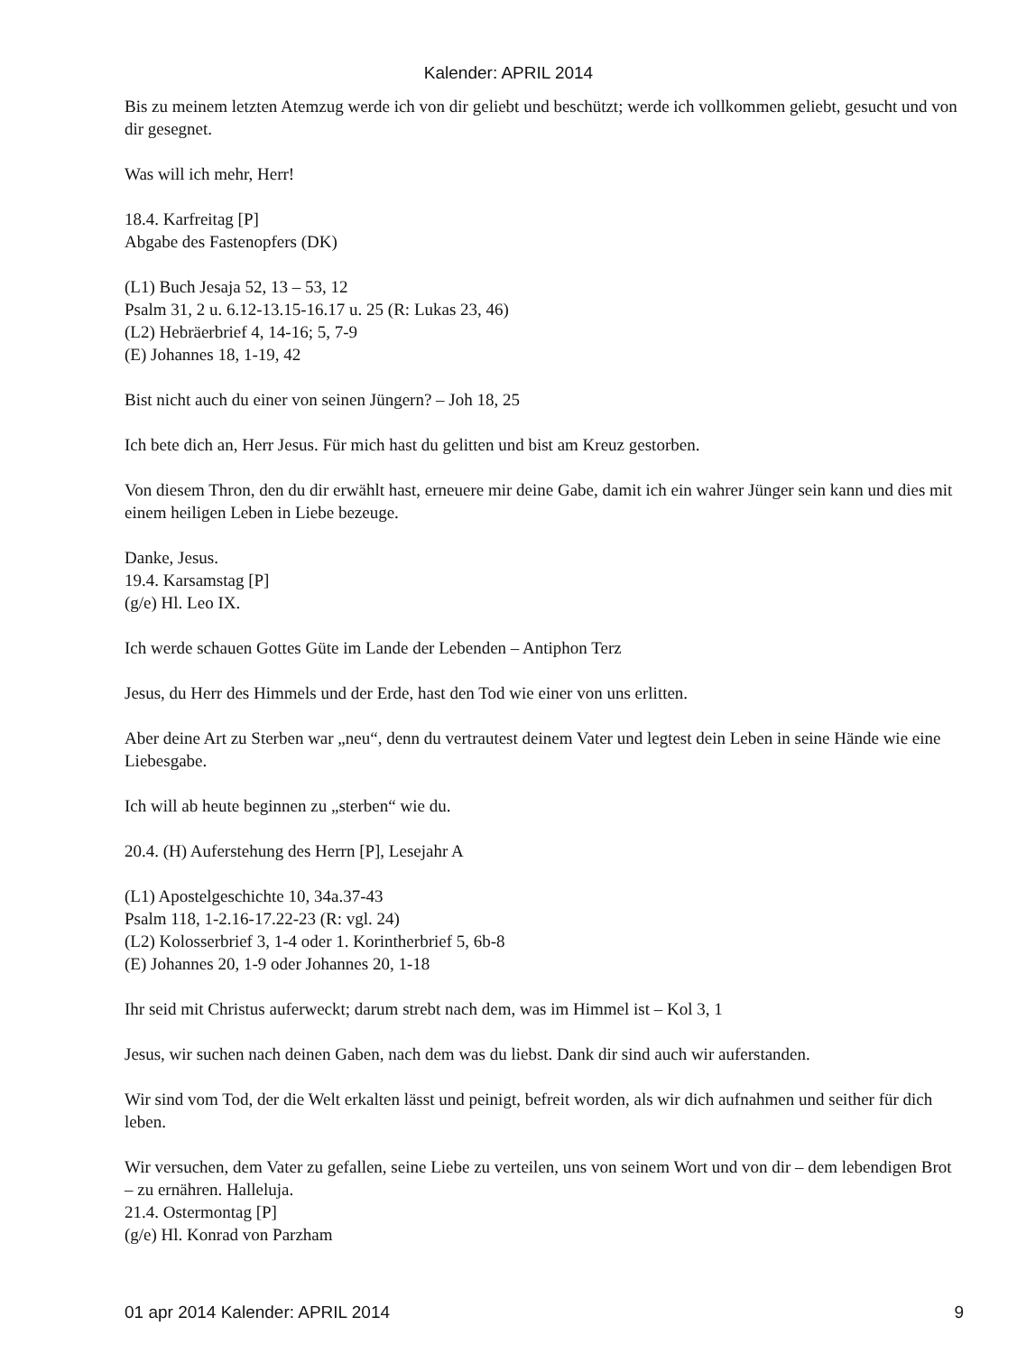Kalender: APRIL 2014
Bis zu meinem letzten Atemzug werde ich von dir geliebt und beschützt; werde ich vollkommen geliebt, gesucht und von dir gesegnet.
Was will ich mehr, Herr!
18.4. Karfreitag [P]
Abgabe des Fastenopfers (DK)
(L1) Buch Jesaja 52, 13 – 53, 12
Psalm 31, 2 u. 6.12-13.15-16.17 u. 25 (R: Lukas 23, 46)
(L2) Hebräerbrief 4, 14-16; 5, 7-9
(E) Johannes 18, 1-19, 42
Bist nicht auch du einer von seinen Jüngern? – Joh 18, 25
Ich bete dich an, Herr Jesus. Für mich hast du gelitten und bist am Kreuz gestorben.
Von diesem Thron, den du dir erwählt hast, erneuere mir deine Gabe, damit ich ein wahrer Jünger sein kann und dies mit einem heiligen Leben in Liebe bezeuge.
Danke, Jesus.
19.4. Karsamstag [P]
(g/e) Hl. Leo IX.
Ich werde schauen Gottes Güte im Lande der Lebenden – Antiphon Terz
Jesus, du Herr des Himmels und der Erde, hast den Tod wie einer von uns erlitten.
Aber deine Art zu Sterben war „neu“, denn du vertrautest deinem Vater und legtest dein Leben in seine Hände wie eine Liebesgabe.
Ich will ab heute beginnen zu „sterben“ wie du.
20.4. (H) Auferstehung des Herrn [P], Lesejahr A
(L1) Apostelgeschichte 10, 34a.37-43
Psalm 118, 1-2.16-17.22-23 (R: vgl. 24)
(L2) Kolosserbrief 3, 1-4 oder 1. Korintherbrief 5, 6b-8
(E) Johannes 20, 1-9 oder Johannes 20, 1-18
Ihr seid mit Christus auferweckt; darum strebt nach dem, was im Himmel ist – Kol 3, 1
Jesus, wir suchen nach deinen Gaben, nach dem was du liebst. Dank dir sind auch wir auferstanden.
Wir sind vom Tod, der die Welt erkalten lässt und peinigt, befreit worden, als wir dich aufnahmen und seither für dich leben.
Wir versuchen, dem Vater zu gefallen, seine Liebe zu verteilen, uns von seinem Wort und von dir – dem lebendigen Brot – zu ernähren. Halleluja.
21.4. Ostermontag [P]
(g/e) Hl. Konrad von Parzham
01 apr 2014 Kalender: APRIL 2014 9